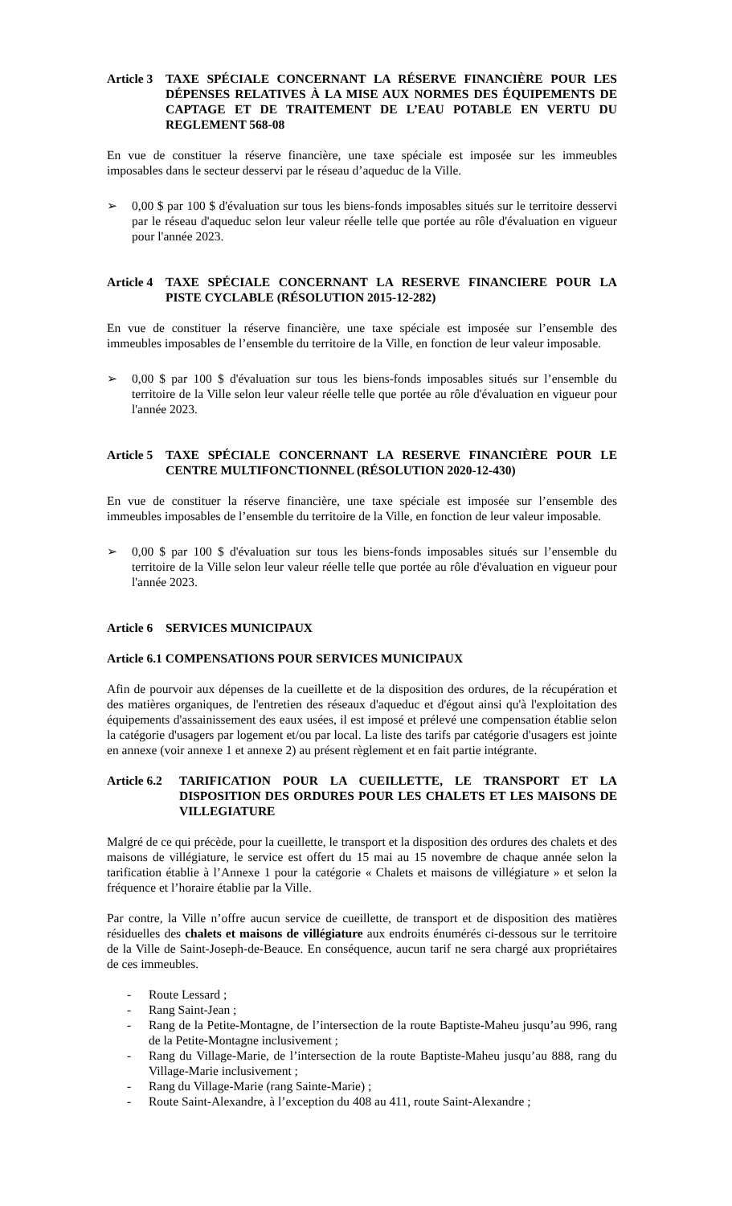Article 3 TAXE SPÉCIALE CONCERNANT LA RÉSERVE FINANCIÈRE POUR LES DÉPENSES RELATIVES À LA MISE AUX NORMES DES ÉQUIPEMENTS DE CAPTAGE ET DE TRAITEMENT DE L’EAU POTABLE EN VERTU DU REGLEMENT 568-08
En vue de constituer la réserve financière, une taxe spéciale est imposée sur les immeubles imposables dans le secteur desservi par le réseau d’aqueduc de la Ville.
➢ 0,00 $ par 100 $ d'évaluation sur tous les biens-fonds imposables situés sur le territoire desservi par le réseau d'aqueduc selon leur valeur réelle telle que portée au rôle d'évaluation en vigueur pour l'année 2023.
Article 4 TAXE SPÉCIALE CONCERNANT LA RESERVE FINANCIERE POUR LA PISTE CYCLABLE (RÉSOLUTION 2015-12-282)
En vue de constituer la réserve financière, une taxe spéciale est imposée sur l’ensemble des immeubles imposables de l’ensemble du territoire de la Ville, en fonction de leur valeur imposable.
➢ 0,00 $ par 100 $ d'évaluation sur tous les biens-fonds imposables situés sur l’ensemble du territoire de la Ville selon leur valeur réelle telle que portée au rôle d'évaluation en vigueur pour l'année 2023.
Article 5 TAXE SPÉCIALE CONCERNANT LA RESERVE FINANCIÈRE POUR LE CENTRE MULTIFONCTIONNEL (RÉSOLUTION 2020-12-430)
En vue de constituer la réserve financière, une taxe spéciale est imposée sur l’ensemble des immeubles imposables de l’ensemble du territoire de la Ville, en fonction de leur valeur imposable.
➢ 0,00 $ par 100 $ d'évaluation sur tous les biens-fonds imposables situés sur l’ensemble du territoire de la Ville selon leur valeur réelle telle que portée au rôle d'évaluation en vigueur pour l'année 2023.
Article 6 SERVICES MUNICIPAUX
Article 6.1 COMPENSATIONS POUR SERVICES MUNICIPAUX
Afin de pourvoir aux dépenses de la cueillette et de la disposition des ordures, de la récupération et des matières organiques, de l'entretien des réseaux d'aqueduc et d'égout ainsi qu'à l'exploitation des équipements d'assainissement des eaux usées, il est imposé et prélevé une compensation établie selon la catégorie d'usagers par logement et/ou par local. La liste des tarifs par catégorie d'usagers est jointe en annexe (voir annexe 1 et annexe 2) au présent règlement et en fait partie intégrante.
Article 6.2 TARIFICATION POUR LA CUEILLETTE, LE TRANSPORT ET LA DISPOSITION DES ORDURES POUR LES CHALETS ET LES MAISONS DE VILLEGIATURE
Malgré de ce qui précède, pour la cueillette, le transport et la disposition des ordures des chalets et des maisons de villégiature, le service est offert du 15 mai au 15 novembre de chaque année selon la tarification établie à l’Annexe 1 pour la catégorie « Chalets et maisons de villégiature » et selon la fréquence et l’horaire établie par la Ville.
Par contre, la Ville n’offre aucun service de cueillette, de transport et de disposition des matières résiduelles des chalets et maisons de villégiature aux endroits énumérés ci-dessous sur le territoire de la Ville de Saint-Joseph-de-Beauce. En conséquence, aucun tarif ne sera chargé aux propriétaires de ces immeubles.
- Route Lessard ;
- Rang Saint-Jean ;
- Rang de la Petite-Montagne, de l’intersection de la route Baptiste-Maheu jusqu’au 996, rang de la Petite-Montagne inclusivement ;
- Rang du Village-Marie, de l’intersection de la route Baptiste-Maheu jusqu’au 888, rang du Village-Marie inclusivement ;
- Rang du Village-Marie (rang Sainte-Marie) ;
- Route Saint-Alexandre, à l’exception du 408 au 411, route Saint-Alexandre ;